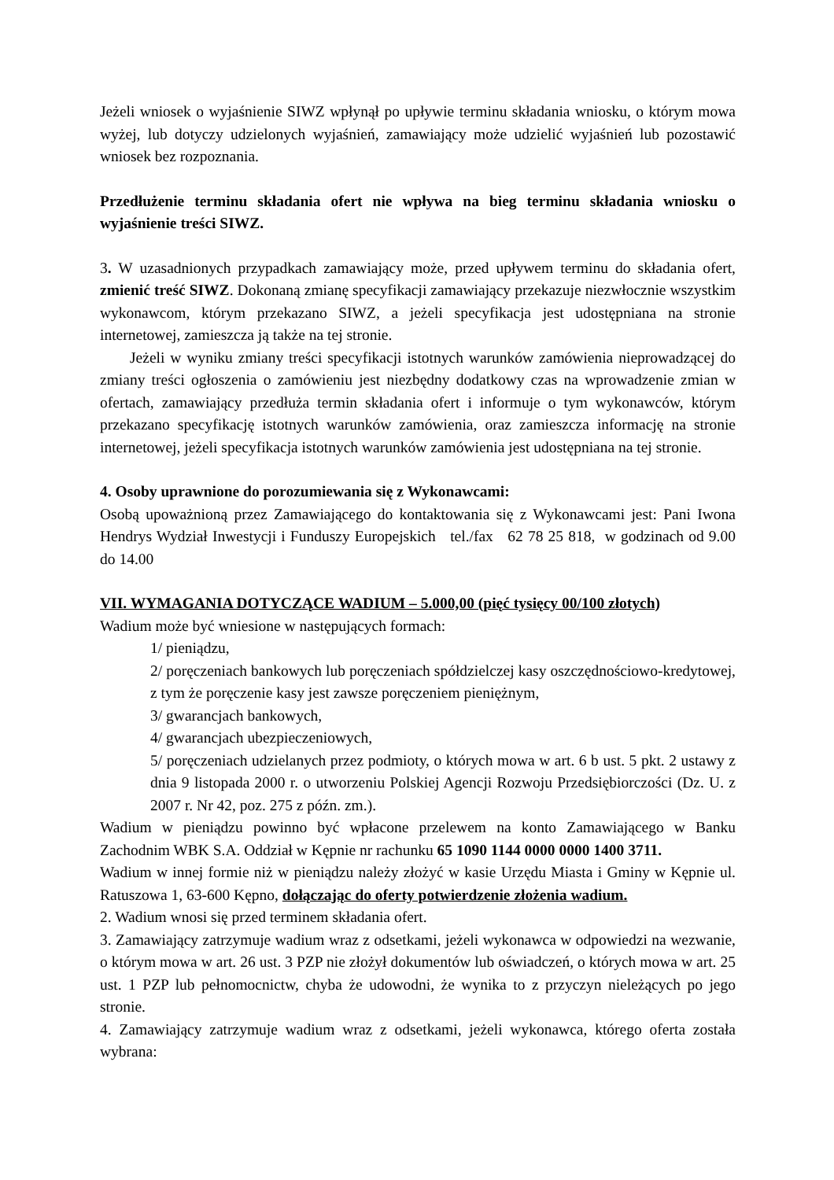Jeżeli wniosek o wyjaśnienie SIWZ wpłynął po upływie terminu składania wniosku, o którym mowa wyżej, lub dotyczy udzielonych wyjaśnień, zamawiający może udzielić wyjaśnień lub pozostawić wniosek bez rozpoznania.
Przedłużenie terminu składania ofert nie wpływa na bieg terminu składania wniosku o wyjaśnienie treści SIWZ.
3. W uzasadnionych przypadkach zamawiający może, przed upływem terminu do składania ofert, zmienić treść SIWZ. Dokonaną zmianę specyfikacji zamawiający przekazuje niezwłocznie wszystkim wykonawcom, którym przekazano SIWZ, a jeżeli specyfikacja jest udostępniana na stronie internetowej, zamieszcza ją także na tej stronie.
Jeżeli w wyniku zmiany treści specyfikacji istotnych warunków zamówienia nieprowadzącej do zmiany treści ogłoszenia o zamówieniu jest niezbędny dodatkowy czas na wprowadzenie zmian w ofertach, zamawiający przedłuża termin składania ofert i informuje o tym wykonawców, którym przekazano specyfikację istotnych warunków zamówienia, oraz zamieszcza informację na stronie internetowej, jeżeli specyfikacja istotnych warunków zamówienia jest udostępniana na tej stronie.
4. Osoby uprawnione do porozumiewania się z Wykonawcami:
Osobą upoważnioną przez Zamawiającego do kontaktowania się z Wykonawcami jest: Pani Iwona Hendrys Wydział Inwestycji i Funduszy Europejskich tel./fax 62 78 25 818, w godzinach od 9.00 do 14.00
VII. WYMAGANIA DOTYCZĄCE WADIUM – 5.000,00 (pięć tysięcy 00/100 złotych)
Wadium może być wniesione w następujących formach:
1/ pieniądzu,
2/ poręczeniach bankowych lub poręczeniach spółdzielczej kasy oszczędnościowo-kredytowej, z tym że poręczenie kasy jest zawsze poręczeniem pieniężnym,
3/ gwarancjach bankowych,
4/ gwarancjach ubezpieczeniowych,
5/ poręczeniach udzielanych przez podmioty, o których mowa w art. 6 b ust. 5 pkt. 2 ustawy z dnia 9 listopada 2000 r. o utworzeniu Polskiej Agencji Rozwoju Przedsiębiorczości (Dz. U. z 2007 r. Nr 42, poz. 275 z późn. zm.).
Wadium w pieniądzu powinno być wpłacone przelewem na konto Zamawiającego w Banku Zachodnim WBK S.A. Oddział w Kępnie nr rachunku 65 1090 1144 0000 0000 1400 3711.
Wadium w innej formie niż w pieniądzu należy złożyć w kasie Urzędu Miasta i Gminy w Kępnie ul. Ratuszowa 1, 63-600 Kępno, dołączając do oferty potwierdzenie złożenia wadium.
2. Wadium wnosi się przed terminem składania ofert.
3. Zamawiający zatrzymuje wadium wraz z odsetkami, jeżeli wykonawca w odpowiedzi na wezwanie, o którym mowa w art. 26 ust. 3 PZP nie złożył dokumentów lub oświadczeń, o których mowa w art. 25 ust. 1 PZP lub pełnomocnictw, chyba że udowodni, że wynika to z przyczyn nieleżących po jego stronie.
4. Zamawiający zatrzymuje wadium wraz z odsetkami, jeżeli wykonawca, którego oferta została wybrana: